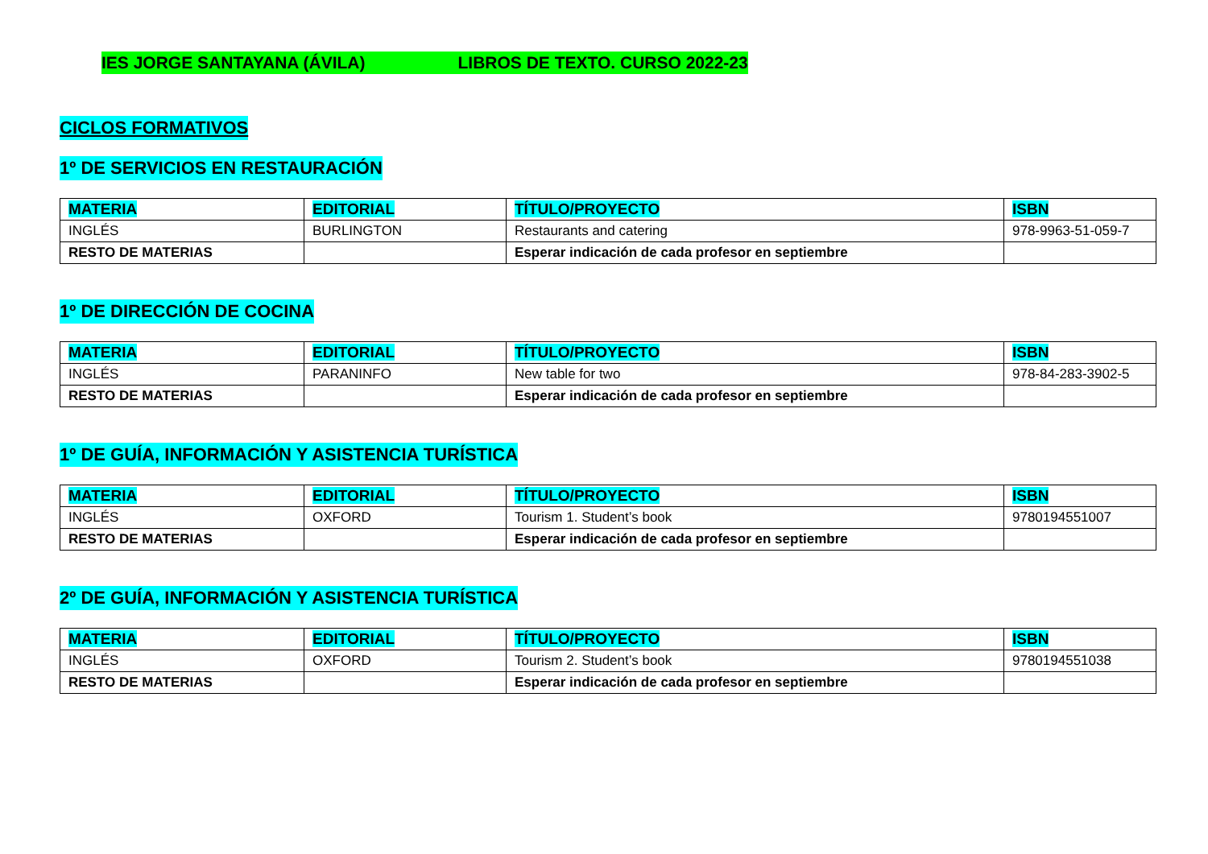IES JORGE SANTAYANA (ÁVILA) LIBROS DE TEXTO. CURSO 2022-23
CICLOS FORMATIVOS
1º DE SERVICIOS EN RESTAURACIÓN
| MATERIA | EDITORIAL | TÍTULO/PROYECTO | ISBN |
| --- | --- | --- | --- |
| INGLÉS | BURLINGTON | Restaurants and catering | 978-9963-51-059-7 |
| RESTO DE MATERIAS | | Esperar indicación de cada profesor en septiembre | |
1º DE DIRECCIÓN DE COCINA
| MATERIA | EDITORIAL | TÍTULO/PROYECTO | ISBN |
| --- | --- | --- | --- |
| INGLÉS | PARANINFO | New table for two | 978-84-283-3902-5 |
| RESTO DE MATERIAS | | Esperar indicación de cada profesor en septiembre | |
1º DE GUÍA, INFORMACIÓN Y ASISTENCIA TURÍSTICA
| MATERIA | EDITORIAL | TÍTULO/PROYECTO | ISBN |
| --- | --- | --- | --- |
| INGLÉS | OXFORD | Tourism 1. Student’s book | 9780194551007 |
| RESTO DE MATERIAS | | Esperar indicación de cada profesor en septiembre | |
2º DE GUÍA, INFORMACIÓN Y ASISTENCIA TURÍSTICA
| MATERIA | EDITORIAL | TÍTULO/PROYECTO | ISBN |
| --- | --- | --- | --- |
| INGLÉS | OXFORD | Tourism 2. Student’s book | 9780194551038 |
| RESTO DE MATERIAS | | Esperar indicación de cada profesor en septiembre | |